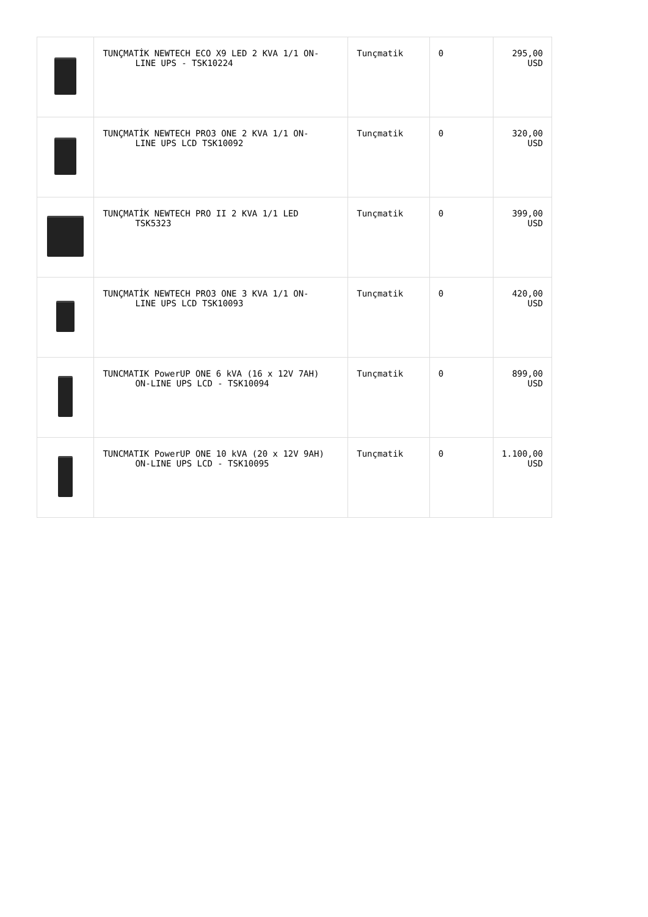| | TUNÇMATİK NEWTECH ECO X9 LED 2 KVA 1/1 ON- LINE UPS - TSK10224 | Tunçmatik | 0 | 295,00 USD |
| | TUNÇMATİK NEWTECH PRO3 ONE 2 KVA 1/1 ON- LINE UPS LCD TSK10092 | Tunçmatik | 0 | 320,00 USD |
| | TUNÇMATİK NEWTECH PRO II 2 KVA 1/1 LED TSK5323 | Tunçmatik | 0 | 399,00 USD |
| | TUNÇMATİK NEWTECH PRO3 ONE 3 KVA 1/1 ON- LINE UPS LCD TSK10093 | Tunçmatik | 0 | 420,00 USD |
| | TUNCMATIK PowerUP ONE 6 kVA (16 x 12V 7AH) ON-LINE UPS LCD - TSK10094 | Tunçmatik | 0 | 899,00 USD |
| | TUNCMATIK PowerUP ONE 10 kVA (20 x 12V 9AH) ON-LINE UPS LCD - TSK10095 | Tunçmatik | 0 | 1.100,00 USD |